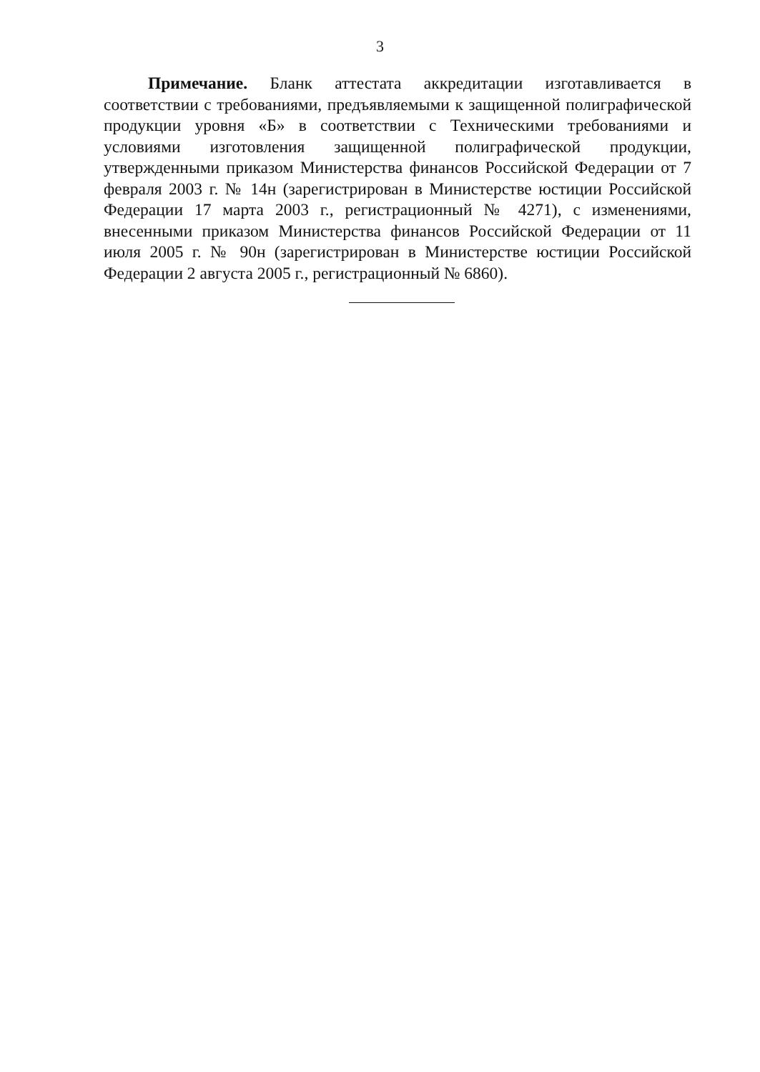3
Примечание. Бланк аттестата аккредитации изготавливается в соответствии с требованиями, предъявляемыми к защищенной полиграфической продукции уровня «Б» в соответствии с Техническими требованиями и условиями изготовления защищенной полиграфической продукции, утвержденными приказом Министерства финансов Российской Федерации от 7 февраля 2003 г. № 14н (зарегистрирован в Министерстве юстиции Российской Федерации 17 марта 2003 г., регистрационный № 4271), с изменениями, внесенными приказом Министерства финансов Российской Федерации от 11 июля 2005 г. № 90н (зарегистрирован в Министерстве юстиции Российской Федерации 2 августа 2005 г., регистрационный № 6860).